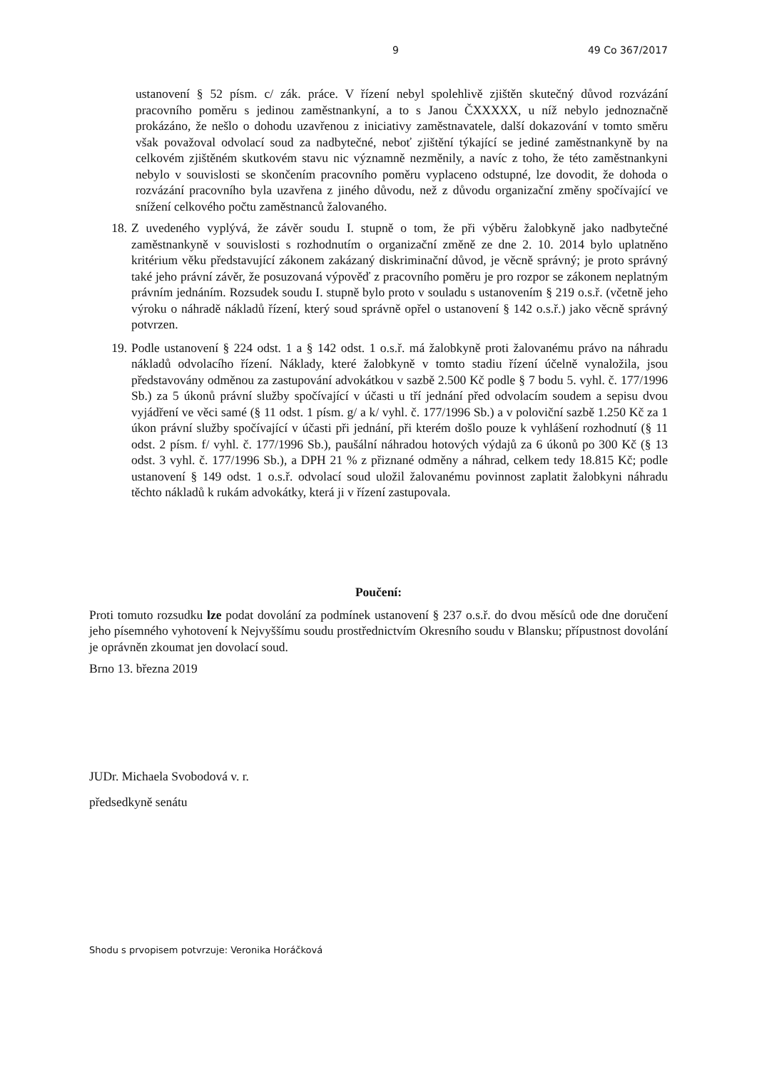9 49 Co 367/2017
ustanovení § 52 písm. c/ zák. práce. V řízení nebyl spolehlivě zjištěn skutečný důvod rozvázání pracovního poměru s jedinou zaměstnankyní, a to s Janou ČXXXXX, u níž nebylo jednoznačně prokázáno, že nešlo o dohodu uzavřenou z iniciativy zaměstnavatele, další dokazování v tomto směru však považoval odvolací soud za nadbytečné, neboť zjištění týkající se jediné zaměstnankyně by na celkovém zjištěném skutkovém stavu nic významně nezměnily, a navíc z toho, že této zaměstnankyni nebylo v souvislosti se skončením pracovního poměru vyplaceno odstupné, lze dovodit, že dohoda o rozvázání pracovního byla uzavřena z jiného důvodu, než z důvodu organizační změny spočívající ve snížení celkového počtu zaměstnanců žalovaného.
18. Z uvedeného vyplývá, že závěr soudu I. stupně o tom, že při výběru žalobkyně jako nadbytečné zaměstnankyně v souvislosti s rozhodnutím o organizační změně ze dne 2. 10. 2014 bylo uplatněno kritérium věku představující zákonem zakázaný diskriminační důvod, je věcně správný; je proto správný také jeho právní závěr, že posuzovaná výpověď z pracovního poměru je pro rozpor se zákonem neplatným právním jednáním. Rozsudek soudu I. stupně bylo proto v souladu s ustanovením § 219 o.s.ř. (včetně jeho výroku o náhradě nákladů řízení, který soud správně opřel o ustanovení § 142 o.s.ř.) jako věcně správný potvrzen.
19. Podle ustanovení § 224 odst. 1 a § 142 odst. 1 o.s.ř. má žalobkyně proti žalovanému právo na náhradu nákladů odvolacího řízení. Náklady, které žalobkyně v tomto stadiu řízení účelně vynaložila, jsou představovány odměnou za zastupování advokátkou v sazbě 2.500 Kč podle § 7 bodu 5. vyhl. č. 177/1996 Sb.) za 5 úkonů právní služby spočívající v účasti u tří jednání před odvolacím soudem a sepisu dvou vyjádření ve věci samé (§ 11 odst. 1 písm. g/ a k/ vyhl. č. 177/1996 Sb.) a v poloviční sazbě 1.250 Kč za 1 úkon právní služby spočívající v účasti při jednání, při kterém došlo pouze k vyhlášení rozhodnutí (§ 11 odst. 2 písm. f/ vyhl. č. 177/1996 Sb.), paušální náhradou hotových výdajů za 6 úkonů po 300 Kč (§ 13 odst. 3 vyhl. č. 177/1996 Sb.), a DPH 21 % z přiznané odměny a náhrad, celkem tedy 18.815 Kč; podle ustanovení § 149 odst. 1 o.s.ř. odvolací soud uložil žalovanému povinnost zaplatit žalobkyni náhradu těchto nákladů k rukám advokátky, která ji v řízení zastupovala.
Poučení:
Proti tomuto rozsudku lze podat dovolání za podmínek ustanovení § 237 o.s.ř. do dvou měsíců ode dne doručení jeho písemného vyhotovení k Nejvyššímu soudu prostřednictvím Okresního soudu v Blansku; přípustnost dovolání je oprávněn zkoumat jen dovolací soud.
Brno 13. března 2019
JUDr. Michaela Svobodová v. r.
předsedkyně senátu
Shodu s prvopisem potvrzuje: Veronika Horáčková